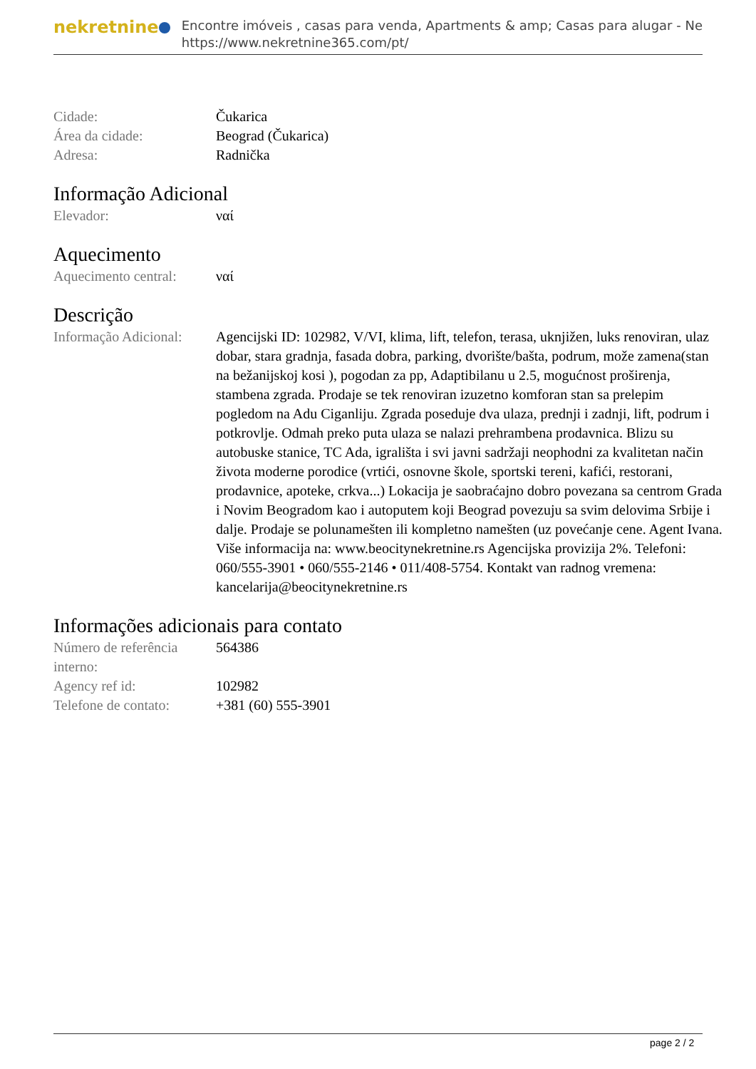nekretnine
Encontre imóveis , casas para venda, Apartments & amp; Casas para alugar - Ne
https://www.nekretnine365.com/pt/
| Cidade: | Čukarica |
| Área da cidade: | Beograd (Čukarica) |
| Adresa: | Radnička |
Informação Adicional
| Elevador: | ναί |
Aquecimento
| Aquecimento central: | ναί |
Descrição
| Informação Adicional: | Agencijski ID: 102982, V/VI, klima, lift, telefon, terasa, uknjižen, luks renoviran, ulaz dobar, stara gradnja, fasada dobra, parking, dvorište/bašta, podrum, može zamena(stan na bežanijskoj kosi ), pogodan za pp, Adaptibilanu u 2.5, mogućnost proširenja, stambena zgrada. Prodaje se tek renoviran izuzetno komforan stan sa prelepim pogledom na Adu Ciganliju. Zgrada poseduje dva ulaza, prednji i zadnji, lift, podrum i potkrovlje. Odmah preko puta ulaza se nalazi prehrambena prodavnica. Blizu su autobuske stanice, TC Ada, igrališta i svi javni sadržaji neophodni za kvalitetan način života moderne porodice (vrtići, osnovne škole, sportski tereni, kafići, restorani, prodavnice, apoteke, crkva...) Lokacija je saobraćajno dobro povezana sa centrom Grada i Novim Beogradom kao i autoputem koji Beograd povezuju sa svim delovima Srbije i dalje. Prodaje se polunamešten ili kompletno namešten (uz povećanje cene. Agent Ivana. Više informacija na: www.beocitynekretnine.rs Agencijska provizija 2%. Telefoni: 060/555-3901 • 060/555-2146 • 011/408-5754. Kontakt van radnog vremena: kancelarija@beocitynekretnine.rs |
Informações adicionais para contato
| Número de referência interno: | 564386 |
| Agency ref id: | 102982 |
| Telefone de contato: | +381 (60) 555-3901 |
page 2 / 2